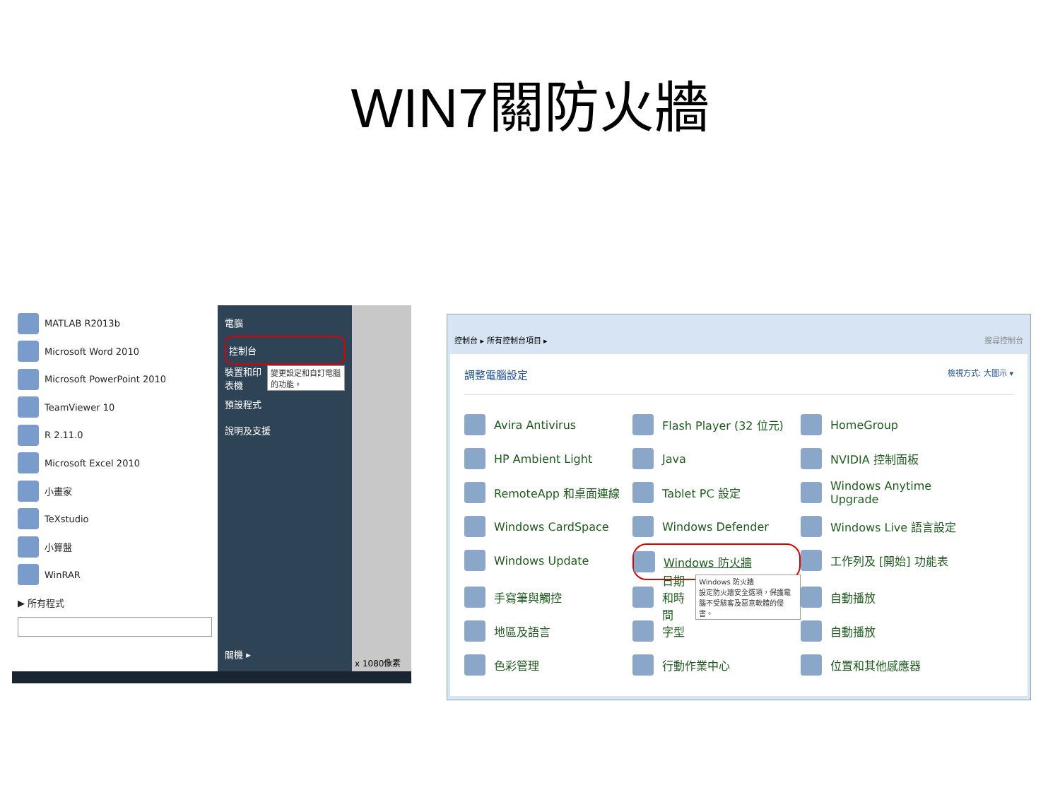WIN7關防火牆
MATLAB R2013b
Microsoft Word 2010
Microsoft PowerPoint 2010
TeamViewer 10
R 2.11.0
Microsoft Excel 2010
小畫家
TeXstudio
小算盤
WinRAR
▶ 所有程式
電腦
控制台
裝置和印表機 變更設定和自訂電腦的功能。
預設程式
說明及支援
關機 ▸
x 1080像素
控制台 ▸ 所有控制台項目 ▸ 搜尋控制台
調整電腦設定 檢視方式: 大圖示 ▾
Avira Antivirus
Flash Player (32 位元)
HomeGroup
HP Ambient Light
Java
NVIDIA 控制面板
RemoteApp 和桌面連線
Tablet PC 設定
Windows Anytime Upgrade
Windows CardSpace
Windows Defender
Windows Live 語言設定
Windows Update
Windows 防火牆
工作列及 [開始] 功能表
手寫筆與觸控
日期和時間 Windows 防火牆
設定防火牆安全選項，保護電腦不受駭客及惡意軟體的侵害。
自動播放
地區及語言
字型
自動播放
色彩管理
行動作業中心
位置和其他感應器